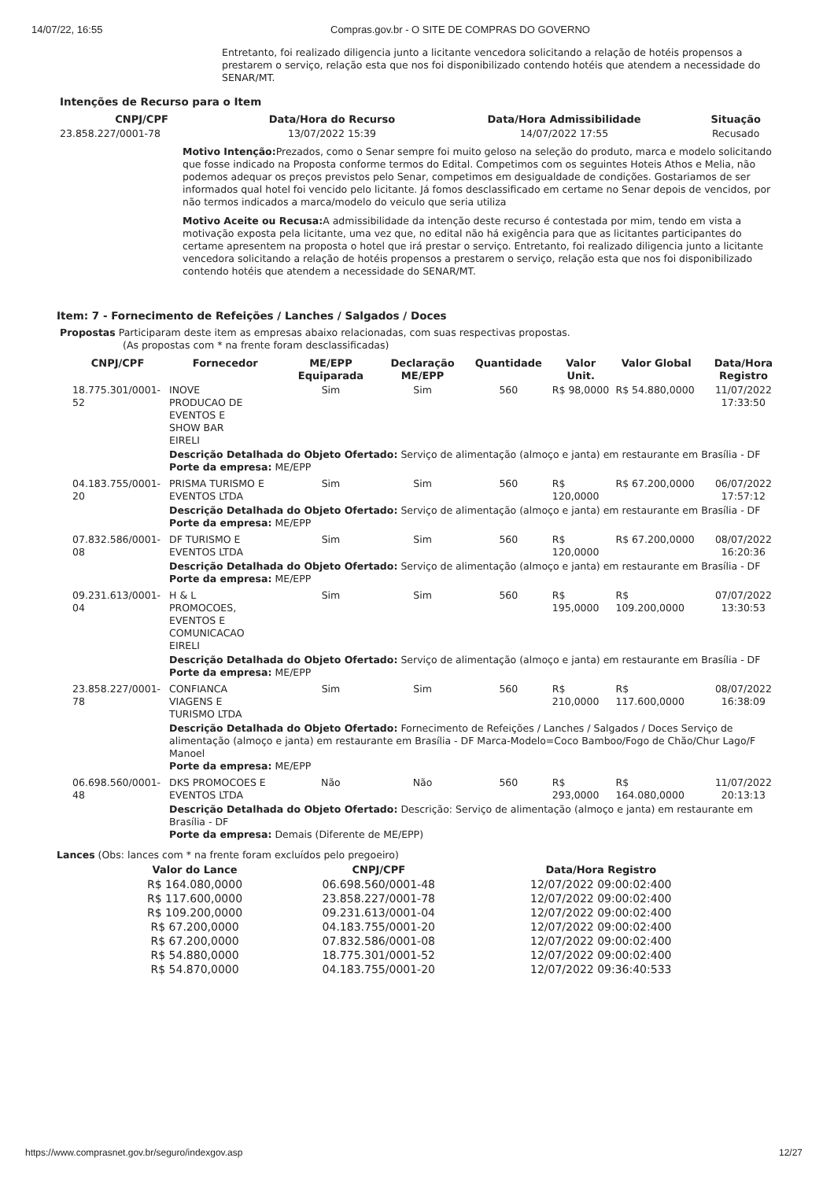14/07/22, 16:55 Compras.gov.br - O SITE DE COMPRAS DO GOVERNO
Entretanto, foi realizado diligencia junto a licitante vencedora solicitando a relação de hotéis propensos a prestarem o serviço, relação esta que nos foi disponibilizado contendo hotéis que atendem a necessidade do SENAR/MT.
Intenções de Recurso para o Item
| CNPJ/CPF | Data/Hora do Recurso | Data/Hora Admissibilidade | Situação |
| --- | --- | --- | --- |
| 23.858.227/0001-78 | 13/07/2022 15:39 | 14/07/2022 17:55 | Recusado |
Motivo Intenção: Prezados, como o Senar sempre foi muito geloso na seleção do produto, marca e modelo solicitando que fosse indicado na Proposta conforme termos do Edital. Competimos com os seguintes Hoteis Athos e Melia, não podemos adequar os preços previstos pelo Senar, competimos em desigualdade de condições. Gostariamos de ser informados qual hotel foi vencido pelo licitante. Já fomos desclassificado em certame no Senar depois de vencidos, por não termos indicados a marca/modelo do veiculo que seria utiliza
Motivo Aceite ou Recusa: A admissibilidade da intenção deste recurso é contestada por mim, tendo em vista a motivação exposta pela licitante, uma vez que, no edital não há exigência para que as licitantes participantes do certame apresentem na proposta o hotel que irá prestar o serviço. Entretanto, foi realizado diligencia junto a licitante vencedora solicitando a relação de hotéis propensos a prestarem o serviço, relação esta que nos foi disponibilizado contendo hotéis que atendem a necessidade do SENAR/MT.
Item: 7 - Fornecimento de Refeições / Lanches / Salgados / Doces
Propostas Participaram deste item as empresas abaixo relacionadas, com suas respectivas propostas.
(As propostas com * na frente foram desclassificadas)
| CNPJ/CPF | Fornecedor | ME/EPP Equiparada | Declaração ME/EPP | Quantidade | Valor Unit. | Valor Global | Data/Hora Registro |
| --- | --- | --- | --- | --- | --- | --- | --- |
| 18.775.301/0001-52 | INOVE PRODUCAO DE EVENTOS E SHOW BAR EIRELI | Sim | Sim | 560 | R$ 98,0000 | R$ 54.880,0000 | 11/07/2022 17:33:50 |
| | Descrição Detalhada do Objeto Ofertado: Serviço de alimentação (almoço e janta) em restaurante em Brasília - DF Porte da empresa: ME/EPP | | | | | | |
| 04.183.755/0001-20 | PRISMA TURISMO E EVENTOS LTDA | Sim | Sim | 560 | R$ 120,0000 | R$ 67.200,0000 | 06/07/2022 17:57:12 |
| | Descrição Detalhada do Objeto Ofertado: Serviço de alimentação (almoço e janta) em restaurante em Brasília - DF Porte da empresa: ME/EPP | | | | | | |
| 07.832.586/0001-08 | DF TURISMO E EVENTOS LTDA | Sim | Sim | 560 | R$ 120,0000 | R$ 67.200,0000 | 08/07/2022 16:20:36 |
| | Descrição Detalhada do Objeto Ofertado: Serviço de alimentação (almoço e janta) em restaurante em Brasília - DF Porte da empresa: ME/EPP | | | | | | |
| 09.231.613/0001-04 | H & L PROMOCOES, EVENTOS E COMUNICACAO EIRELI | Sim | Sim | 560 | R$ 195,0000 | R$ 109.200,0000 | 07/07/2022 13:30:53 |
| | Descrição Detalhada do Objeto Ofertado: Serviço de alimentação (almoço e janta) em restaurante em Brasília - DF Porte da empresa: ME/EPP | | | | | | |
| 23.858.227/0001-78 | CONFIANCA VIAGENS E TURISMO LTDA | Sim | Sim | 560 | R$ 210,0000 | R$ 117.600,0000 | 08/07/2022 16:38:09 |
| | Descrição Detalhada do Objeto Ofertado: Fornecimento de Refeições / Lanches / Salgados / Doces Serviço de alimentação (almoço e janta) em restaurante em Brasília - DF Marca-Modelo=Coco Bamboo/Fogo de Chão/Chur Lago/F Manoel Porte da empresa: ME/EPP | | | | | | |
| 06.698.560/0001-48 | DKS PROMOCOES E EVENTOS LTDA | Não | Não | 560 | R$ 293,0000 | R$ 164.080,0000 | 11/07/2022 20:13:13 |
| | Descrição Detalhada do Objeto Ofertado: Descrição: Serviço de alimentação (almoço e janta) em restaurante em Brasília - DF Porte da empresa: Demais (Diferente de ME/EPP) | | | | | | |
Lances (Obs: lances com * na frente foram excluídos pelo pregoeiro)
| Valor do Lance | CNPJ/CPF | Data/Hora Registro |
| --- | --- | --- |
| R$ 164.080,0000 | 06.698.560/0001-48 | 12/07/2022 09:00:02:400 |
| R$ 117.600,0000 | 23.858.227/0001-78 | 12/07/2022 09:00:02:400 |
| R$ 109.200,0000 | 09.231.613/0001-04 | 12/07/2022 09:00:02:400 |
| R$ 67.200,0000 | 04.183.755/0001-20 | 12/07/2022 09:00:02:400 |
| R$ 67.200,0000 | 07.832.586/0001-08 | 12/07/2022 09:00:02:400 |
| R$ 54.880,0000 | 18.775.301/0001-52 | 12/07/2022 09:00:02:400 |
| R$ 54.870,0000 | 04.183.755/0001-20 | 12/07/2022 09:36:40:533 |
https://www.comprasnet.gov.br/seguro/indexgov.asp 12/27